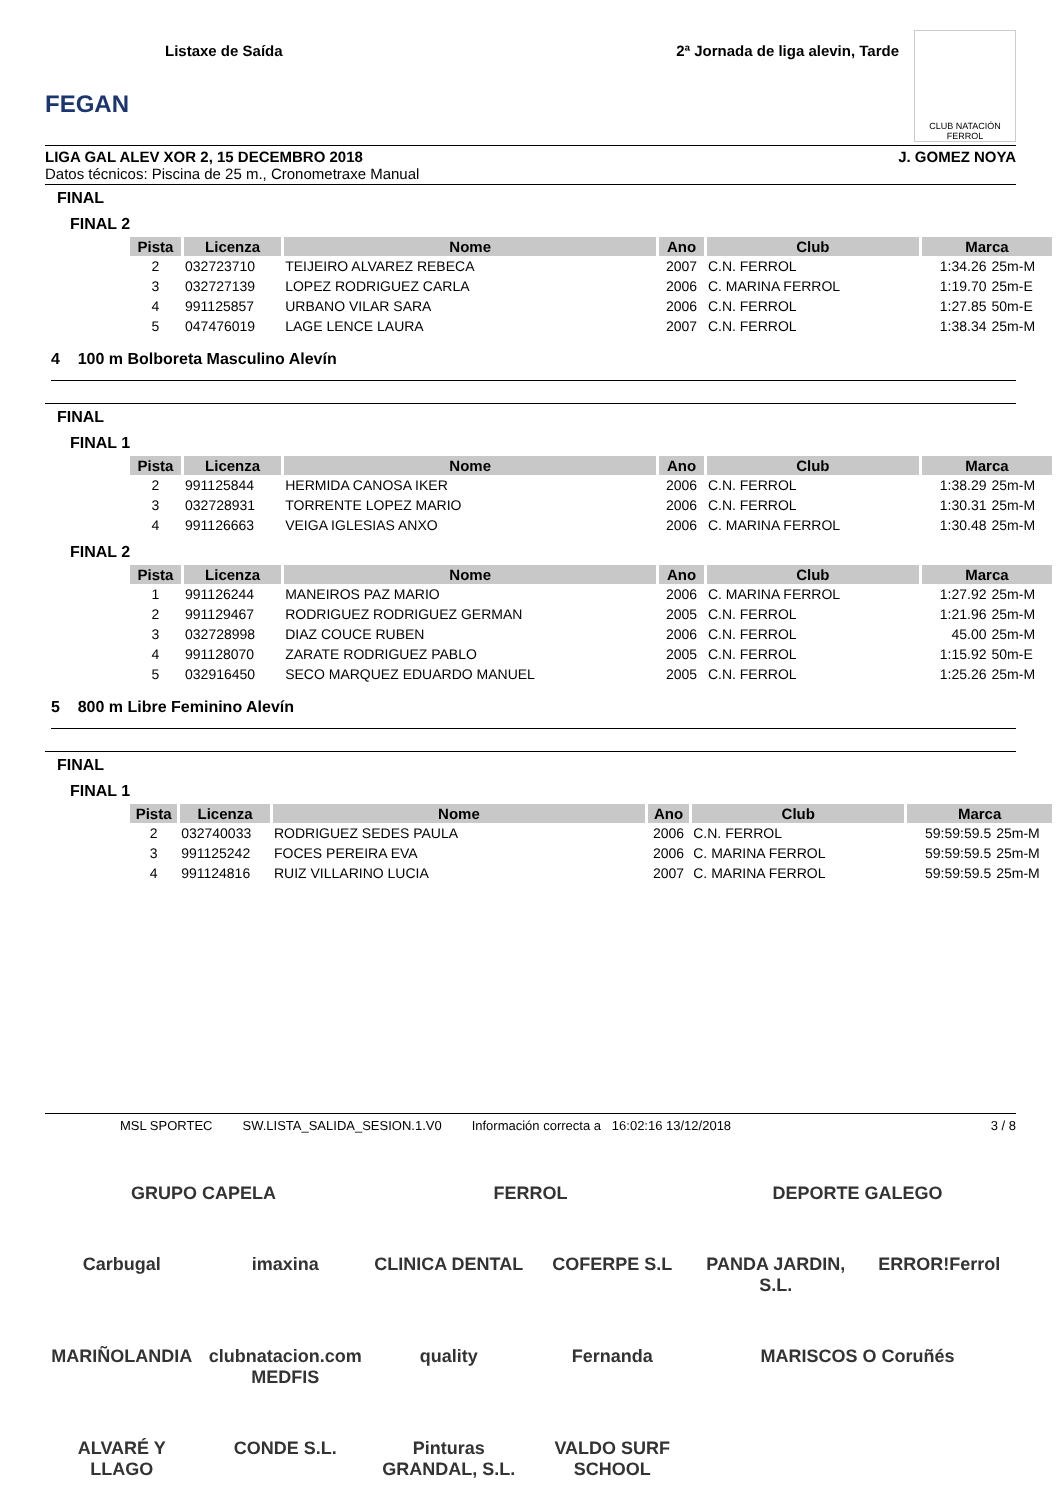FEGAN
Listaxe de Saída 2ª Jornada de liga alevin, Tarde
CLUB NATACIÓN FERROL
LIGA GAL ALEV XOR 2, 15 DECEMBRO 2018 J. GOMEZ NOYA
Datos técnicos: Piscina de 25 m., Cronometraxe Manual
FINAL
FINAL 2
| Pista | Licenza | Nome | Ano | Club | Marca | |
| --- | --- | --- | --- | --- | --- | --- |
| 2 | 032723710 | TEIJEIRO ALVAREZ REBECA | 2007 | C.N. FERROL | 1:34.26 | 25m-M |
| 3 | 032727139 | LOPEZ RODRIGUEZ CARLA | 2006 | C. MARINA FERROL | 1:19.70 | 25m-E |
| 4 | 991125857 | URBANO VILAR SARA | 2006 | C.N. FERROL | 1:27.85 | 50m-E |
| 5 | 047476019 | LAGE LENCE LAURA | 2007 | C.N. FERROL | 1:38.34 | 25m-M |
4 100 m Bolboreta Masculino Alevín
FINAL
FINAL 1
| Pista | Licenza | Nome | Ano | Club | Marca | |
| --- | --- | --- | --- | --- | --- | --- |
| 2 | 991125844 | HERMIDA CANOSA IKER | 2006 | C.N. FERROL | 1:38.29 | 25m-M |
| 3 | 032728931 | TORRENTE LOPEZ MARIO | 2006 | C.N. FERROL | 1:30.31 | 25m-M |
| 4 | 991126663 | VEIGA IGLESIAS ANXO | 2006 | C. MARINA FERROL | 1:30.48 | 25m-M |
FINAL 2
| Pista | Licenza | Nome | Ano | Club | Marca | |
| --- | --- | --- | --- | --- | --- | --- |
| 1 | 991126244 | MANEIROS PAZ MARIO | 2006 | C. MARINA FERROL | 1:27.92 | 25m-M |
| 2 | 991129467 | RODRIGUEZ RODRIGUEZ GERMAN | 2005 | C.N. FERROL | 1:21.96 | 25m-M |
| 3 | 032728998 | DIAZ COUCE RUBEN | 2006 | C.N. FERROL | 45.00 | 25m-M |
| 4 | 991128070 | ZARATE RODRIGUEZ PABLO | 2005 | C.N. FERROL | 1:15.92 | 50m-E |
| 5 | 032916450 | SECO MARQUEZ EDUARDO MANUEL | 2005 | C.N. FERROL | 1:25.26 | 25m-M |
5 800 m Libre Feminino Alevín
FINAL
FINAL 1
| Pista | Licenza | Nome | Ano | Club | Marca | |
| --- | --- | --- | --- | --- | --- | --- |
| 2 | 032740033 | RODRIGUEZ SEDES PAULA | 2006 | C.N. FERROL | 59:59:59.5 | 25m-M |
| 3 | 991125242 | FOCES PEREIRA EVA | 2006 | C. MARINA FERROL | 59:59:59.5 | 25m-M |
| 4 | 991124816 | RUIZ VILLARINO LUCIA | 2007 | C. MARINA FERROL | 59:59:59.5 | 25m-M |
MSL SPORTEC SW.LISTA_SALIDA_SESION.1.V0 Información correcta a 16:02:16 13/12/2018 3 / 8
GRUPO CAPELA
FERROL
DEPORTE GALEGO
Carbugal
imaxina
CLINICA DENTAL
COFERPE S.L
PANDA JARDIN, S.L.
ERROR!Ferrol
MARIÑOLANDIA
clubnatacion.com MEDFIS
quality
Fernanda
MARISCOS O Coruñés
ALVARÉ Y LLAGO
CONDE S.L.
Pinturas GRANDAL, S.L.
VALDO SURF SCHOOL